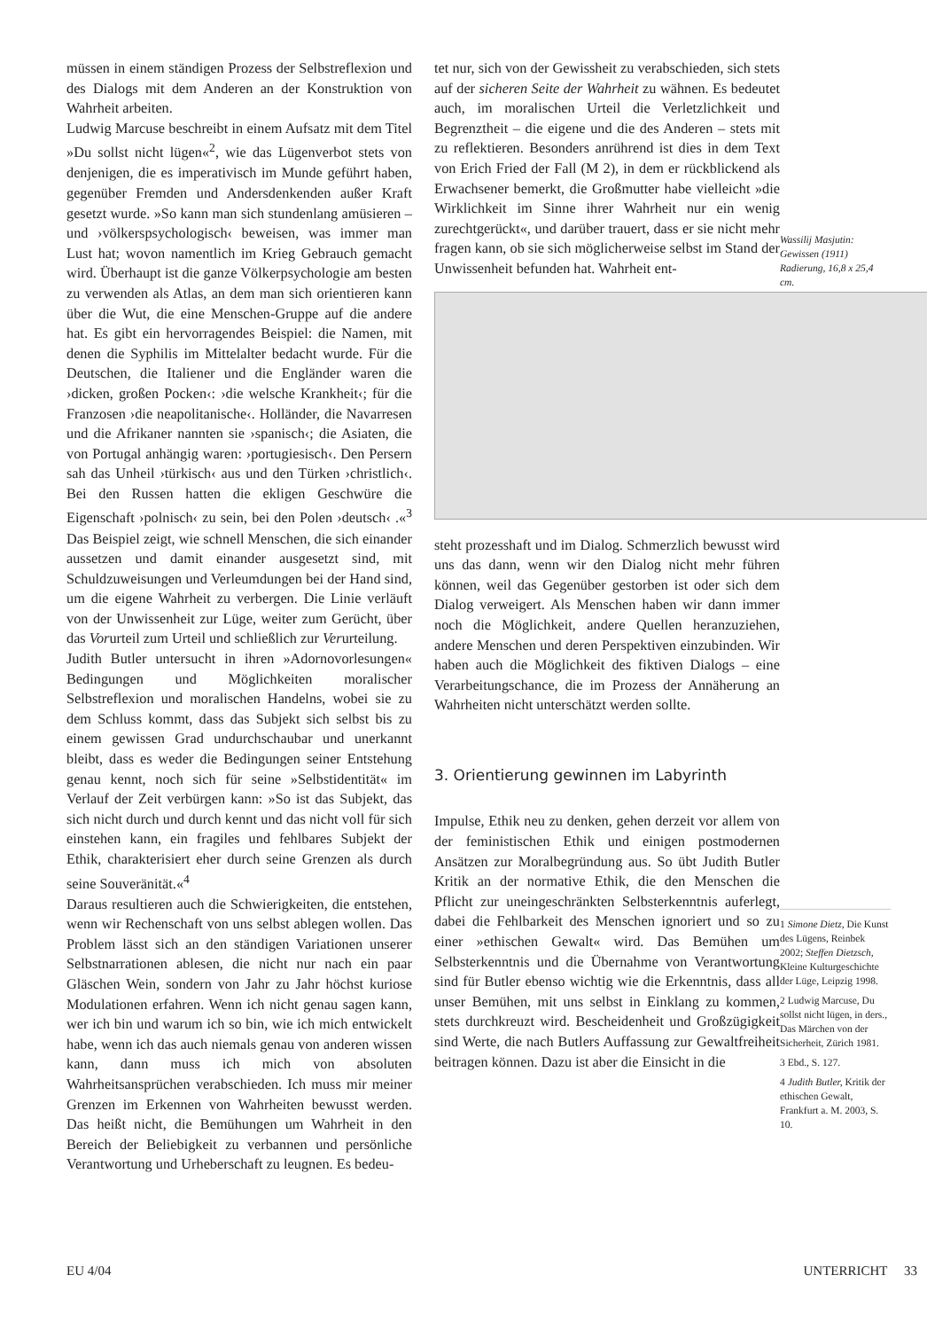müssen in einem ständigen Prozess der Selbstreflexion und des Dialogs mit dem Anderen an der Konstruktion von Wahrheit arbeiten.
Ludwig Marcuse beschreibt in einem Aufsatz mit dem Titel »Du sollst nicht lügen«<sup>2</sup>, wie das Lügenverbot stets von denjenigen, die es imperativisch im Munde geführt haben, gegenüber Fremden und Andersdenkenden außer Kraft gesetzt wurde. »So kann man sich stundenlang amüsieren – und ›völkerspsychologisch‹ beweisen, was immer man Lust hat; wovon namentlich im Krieg Gebrauch gemacht wird. Überhaupt ist die ganze Völkerpsychologie am besten zu verwenden als Atlas, an dem man sich orientieren kann über die Wut, die eine Menschen-Gruppe auf die andere hat. Es gibt ein hervorragendes Beispiel: die Namen, mit denen die Syphilis im Mittelalter bedacht wurde. Für die Deutschen, die Italiener und die Engländer waren die ›dicken, großen Pocken‹: ›die welsche Krankheit‹; für die Franzosen ›die neapolitanische‹. Holländer, die Navarresen und die Afrikaner nannten sie ›spanisch‹; die Asiaten, die von Portugal anhängig waren: ›portugiesisch‹. Den Persern sah das Unheil ›türkisch‹ aus und den Türken ›christlich‹. Bei den Russen hatten die ekligen Geschwüre die Eigenschaft ›polnisch‹ zu sein, bei den Polen ›deutsch‹ .«<sup>3</sup> Das Beispiel zeigt, wie schnell Menschen, die sich einander aussetzen und damit einander ausgesetzt sind, mit Schuldzuweisungen und Verleumdungen bei der Hand sind, um die eigene Wahrheit zu verbergen. Die Linie verläuft von der Unwissenheit zur Lüge, weiter zum Gerücht, über das Vorurteil zum Urteil und schließlich zur Verurteilung.
Judith Butler untersucht in ihren »Adornovorlesungen« Bedingungen und Möglichkeiten moralischer Selbstreflexion und moralischen Handelns, wobei sie zu dem Schluss kommt, dass das Subjekt sich selbst bis zu einem gewissen Grad undurchschaubar und unerkannt bleibt, dass es weder die Bedingungen seiner Entstehung genau kennt, noch sich für seine »Selbstidentität« im Verlauf der Zeit verbürgen kann: »So ist das Subjekt, das sich nicht durch und durch kennt und das nicht voll für sich einstehen kann, ein fragiles und fehlbares Subjekt der Ethik, charakterisiert eher durch seine Grenzen als durch seine Souveränität.«<sup>4</sup>
Daraus resultieren auch die Schwierigkeiten, die entstehen, wenn wir Rechenschaft von uns selbst ablegen wollen. Das Problem lässt sich an den ständigen Variationen unserer Selbstnarrationen ablesen, die nicht nur nach ein paar Gläschen Wein, sondern von Jahr zu Jahr höchst kuriose Modulationen erfahren. Wenn ich nicht genau sagen kann, wer ich bin und warum ich so bin, wie ich mich entwickelt habe, wenn ich das auch niemals genau von anderen wissen kann, dann muss ich mich von absoluten Wahrheitsansprüchen verabschieden. Ich muss mir meiner Grenzen im Erkennen von Wahrheiten bewusst werden. Das heißt nicht, die Bemühungen um Wahrheit in den Bereich der Beliebigkeit zu verbannen und persönliche Verantwortung und Urheberschaft zu leugnen. Es bedeu-
tet nur, sich von der Gewissheit zu verabschieden, sich stets auf der sicheren Seite der Wahrheit zu wähnen. Es bedeutet auch, im moralischen Urteil die Verletzlichkeit und Begrenztheit – die eigene und die des Anderen – stets mit zu reflektieren. Besonders anrührend ist dies in dem Text von Erich Fried der Fall (M 2), in dem er rückblickend als Erwachsener bemerkt, die Großmutter habe vielleicht »die Wirklichkeit im Sinne ihrer Wahrheit nur ein wenig zurechtgerückt«, und darüber trauert, dass er sie nicht mehr fragen kann, ob sie sich möglicherweise selbst im Stand der Unwissenheit befunden hat. Wahrheit ent-
steht prozesshaft und im Dialog. Schmerzlich bewusst wird uns das dann, wenn wir den Dialog nicht mehr führen können, weil das Gegenüber gestorben ist oder sich dem Dialog verweigert. Als Menschen haben wir dann immer noch die Möglichkeit, andere Quellen heranzuziehen, andere Menschen und deren Perspektiven einzubinden. Wir haben auch die Möglichkeit des fiktiven Dialogs – eine Verarbeitungschance, die im Prozess der Annäherung an Wahrheiten nicht unterschätzt werden sollte.
3. Orientierung gewinnen im Labyrinth
Impulse, Ethik neu zu denken, gehen derzeit vor allem von der feministischen Ethik und einigen postmodernen Ansätzen zur Moralbegründung aus. So übt Judith Butler Kritik an der normative Ethik, die den Menschen die Pflicht zur uneingeschränkten Selbsterkenntnis auferlegt, dabei die Fehlbarkeit des Menschen ignoriert und so zu einer »ethischen Gewalt« wird. Das Bemühen um Selbsterkenntnis und die Übernahme von Verantwortung sind für Butler ebenso wichtig wie die Erkenntnis, dass all unser Bemühen, mit uns selbst in Einklang zu kommen, stets durchkreuzt wird. Bescheidenheit und Großzügigkeit sind Werte, die nach Butlers Auffassung zur Gewaltfreiheit beitragen können. Dazu ist aber die Einsicht in die
Wassilij Masjutin: Gewissen (1911) Radierung, 16,8 x 25,4 cm.
1 Simone Dietz, Die Kunst des Lügens, Reinbek 2002; Steffen Dietzsch, Kleine Kulturgeschichte der Lüge, Leipzig 1998.
2 Ludwig Marcuse, Du sollst nicht lügen, in ders., Das Märchen von der Sicherheit, Zürich 1981.
3 Ebd., S. 127.
4 Judith Butler, Kritik der ethischen Gewalt, Frankfurt a. M. 2003, S. 10.
EU 4/04 UNTERRICHT 33